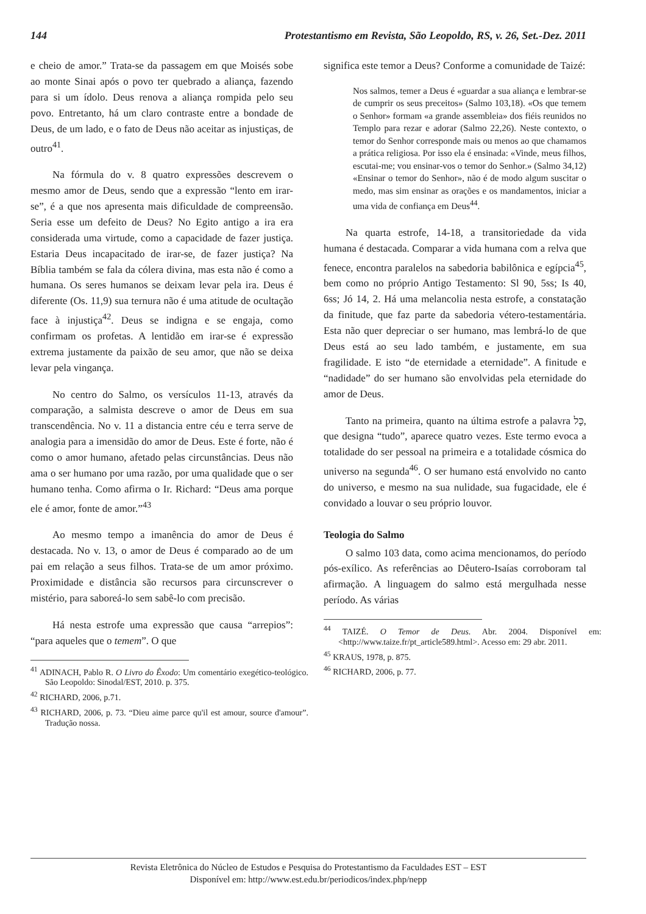144 Protestantismo em Revista, São Leopoldo, RS, v. 26, Set.-Dez. 2011
e cheio de amor.” Trata-se da passagem em que Moisés sobe ao monte Sinai após o povo ter quebrado a aliança, fazendo para si um ídolo. Deus renova a aliança rompida pelo seu povo. Entretanto, há um claro contraste entre a bondade de Deus, de um lado, e o fato de Deus não aceitar as injustiças, de outro<sup>41</sup>.
Na fórmula do v. 8 quatro expressões descrevem o mesmo amor de Deus, sendo que a expressão “lento em irar-se”, é a que nos apresenta mais dificuldade de compreensão. Seria esse um defeito de Deus? No Egito antigo a ira era considerada uma virtude, como a capacidade de fazer justiça. Estaria Deus incapacitado de irar-se, de fazer justiça? Na Bíblia também se fala da cólera divina, mas esta não é como a humana. Os seres humanos se deixam levar pela ira. Deus é diferente (Os. 11,9) sua ternura não é uma atitude de ocultação face à injustiça<sup>42</sup>. Deus se indigna e se engaja, como confirmam os profetas. A lentidão em irar-se é expressão extrema justamente da paixão de seu amor, que não se deixa levar pela vingança.
No centro do Salmo, os versículos 11-13, através da comparação, a salmista descreve o amor de Deus em sua transcendência. No v. 11 a distancia entre céu e terra serve de analogia para a imensidão do amor de Deus. Este é forte, não é como o amor humano, afetado pelas circunstâncias. Deus não ama o ser humano por uma razão, por uma qualidade que o ser humano tenha. Como afirma o Ir. Richard: “Deus ama porque ele é amor, fonte de amor.”<sup>43</sup>
Ao mesmo tempo a imanência do amor de Deus é destacada. No v. 13, o amor de Deus é comparado ao de um pai em relação a seus filhos. Trata-se de um amor próximo. Proximidade e distância são recursos para circunscrever o mistério, para saboreá-lo sem sabê-lo com precisão.
Há nesta estrofe uma expressão que causa “arrepios”: “para aqueles que o temem”. O que
<sup>41</sup> ADINACH, Pablo R. O Livro do Êxodo: Um comentário exegético-teológico. São Leopoldo: Sinodal/EST, 2010. p. 375.
<sup>42</sup> RICHARD, 2006, p.71.
<sup>43</sup> RICHARD, 2006, p. 73. “Dieu aime parce qu'il est amour, source d'amour”. Tradução nossa.
significa este temor a Deus? Conforme a comunidade de Taizé:
Nos salmos, temer a Deus é «guardar a sua aliança e lembrar-se de cumprir os seus preceitos» (Salmo 103,18). «Os que temem o Senhor» formam «a grande assembleia» dos fiéis reunidos no Templo para rezar e adorar (Salmo 22,26). Neste contexto, o temor do Senhor corresponde mais ou menos ao que chamamos a prática religiosa. Por isso ela é ensinada: «Vinde, meus filhos, escutai-me; vou ensinar-vos o temor do Senhor.» (Salmo 34,12) «Ensinar o temor do Senhor», não é de modo algum suscitar o medo, mas sim ensinar as orações e os mandamentos, iniciar a uma vida de confiança em Deus<sup>44</sup>.
Na quarta estrofe, 14-18, a transitoriedade da vida humana é destacada. Comparar a vida humana com a relva que fenece, encontra paralelos na sabedoria babilônica e egípcia<sup>45</sup>, bem como no próprio Antigo Testamento: Sl 90, 5ss; Is 40, 6ss; Jó 14, 2. Há uma melancolia nesta estrofe, a constatação da finitude, que faz parte da sabedoria vétero-testamentária. Esta não quer depreciar o ser humano, mas lembrá-lo de que Deus está ao seu lado também, e justamente, em sua fragilidade. E isto “de eternidade a eternidade”. A finitude e “nadidade” do ser humano são envolvidas pela eternidade do amor de Deus.
Tanto na primeira, quanto na última estrofe a palavra כָּל, que designa “tudo”, aparece quatro vezes. Este termo evoca a totalidade do ser pessoal na primeira e a totalidade cósmica do universo na segunda<sup>46</sup>. O ser humano está envolvido no canto do universo, e mesmo na sua nulidade, sua fugacidade, ele é convidado a louvar o seu próprio louvor.
Teologia do Salmo
O salmo 103 data, como acima mencionamos, do período pós-exílico. As referências ao Dêutero-Isaías corroboram tal afirmação. A linguagem do salmo está mergulhada nesse período. As várias
<sup>44</sup> TAIZÉ. O Temor de Deus. Abr. 2004. Disponível em: <http://www.taize.fr/pt_article589.html>. Acesso em: 29 abr. 2011.
<sup>45</sup> KRAUS, 1978, p. 875.
<sup>46</sup> RICHARD, 2006, p. 77.
Revista Eletrônica do Núcleo de Estudos e Pesquisa do Protestantismo da Faculdades EST – EST
Disponível em: http://www.est.edu.br/periodicos/index.php/nepp